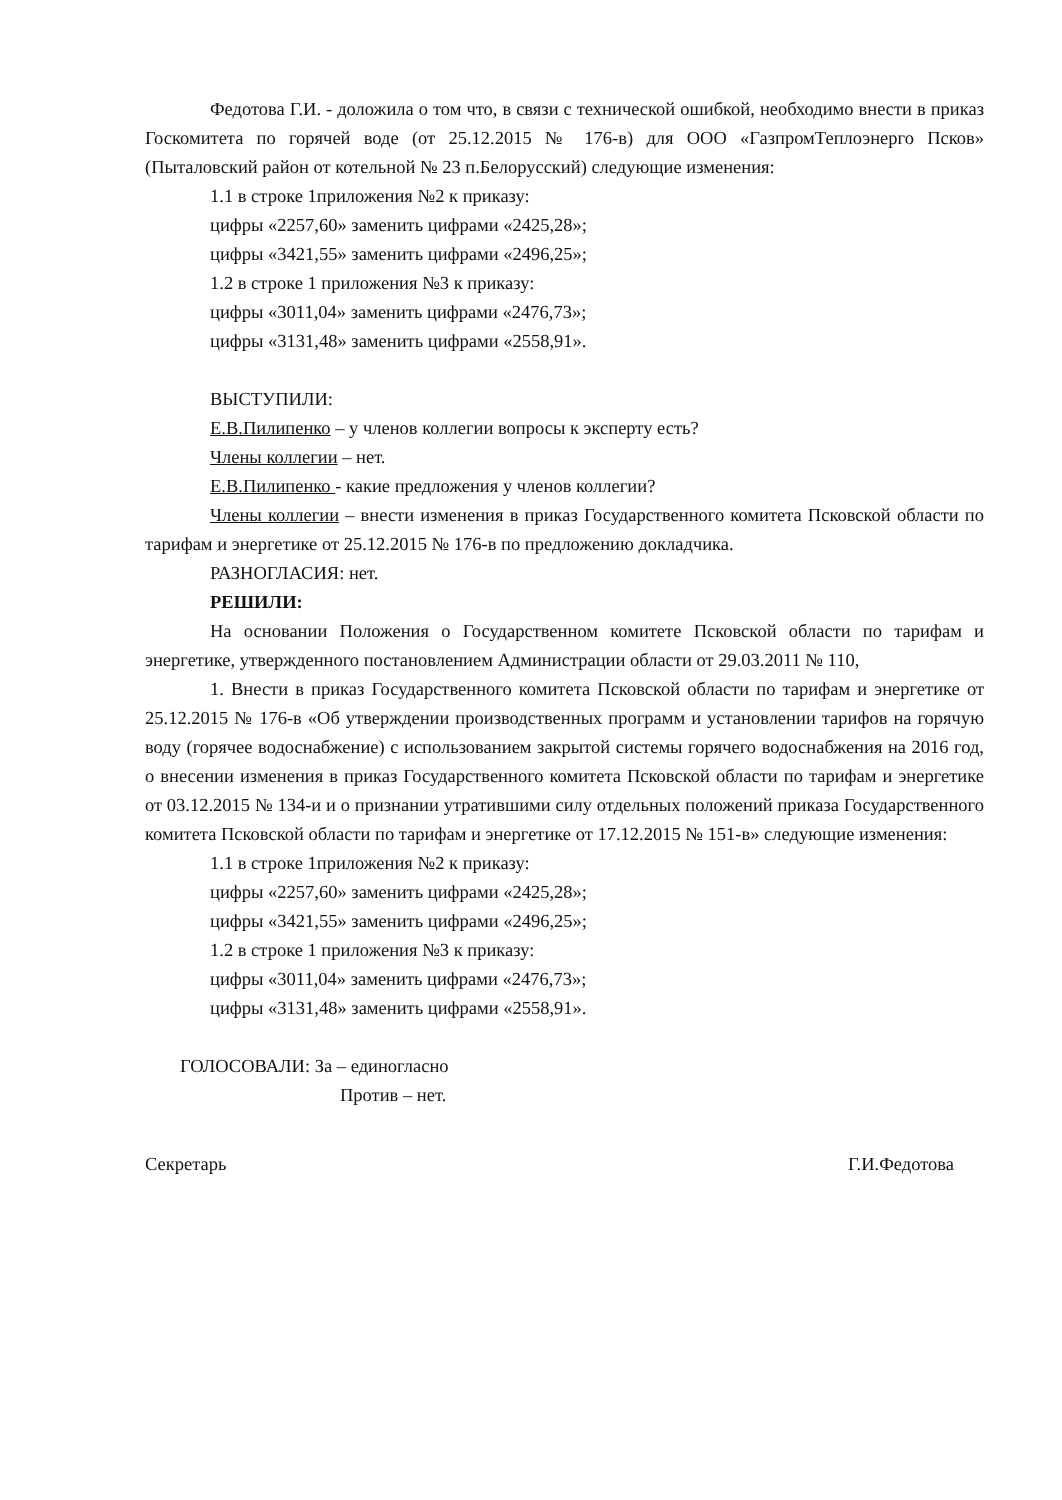Федотова Г.И. - доложила о том что, в связи с технической ошибкой, необходимо внести в приказ Госкомитета по горячей воде (от 25.12.2015 № 176-в) для ООО «ГазпромТеплоэнерго Псков» (Пыталовский район от котельной № 23 п.Белорусский) следующие изменения:
1.1 в строке 1приложения №2 к приказу:
цифры «2257,60» заменить цифрами «2425,28»;
цифры «3421,55» заменить цифрами «2496,25»;
1.2 в строке 1 приложения №3 к приказу:
цифры «3011,04» заменить цифрами «2476,73»;
цифры «3131,48» заменить цифрами «2558,91».
ВЫСТУПИЛИ:
Е.В.Пилипенко – у членов коллегии вопросы к эксперту есть?
Члены коллегии – нет.
Е.В.Пилипенко - какие предложения у членов коллегии?
Члены коллегии – внести изменения в приказ Государственного комитета Псковской области по тарифам и энергетике от 25.12.2015 № 176-в по предложению докладчика.
РАЗНОГЛАСИЯ: нет.
РЕШИЛИ:
На основании Положения о Государственном комитете Псковской области по тарифам и энергетике, утвержденного постановлением Администрации области от 29.03.2011 № 110,
1. Внести в приказ Государственного комитета Псковской области по тарифам и энергетике от 25.12.2015 № 176-в «Об утверждении производственных программ и установлении тарифов на горячую воду (горячее водоснабжение) с использованием закрытой системы горячего водоснабжения на 2016 год, о внесении изменения в приказ Государственного комитета Псковской области по тарифам и энергетике от 03.12.2015 № 134-и и о признании утратившими силу отдельных положений приказа Государственного комитета Псковской области по тарифам и энергетике от 17.12.2015 № 151-в» следующие изменения:
1.1 в строке 1приложения №2 к приказу:
цифры «2257,60» заменить цифрами «2425,28»;
цифры «3421,55» заменить цифрами «2496,25»;
1.2 в строке 1 приложения №3 к приказу:
цифры «3011,04» заменить цифрами «2476,73»;
цифры «3131,48» заменить цифрами «2558,91».
ГОЛОСОВАЛИ: За – единогласно
Против – нет.
Секретарь Г.И.Федотова